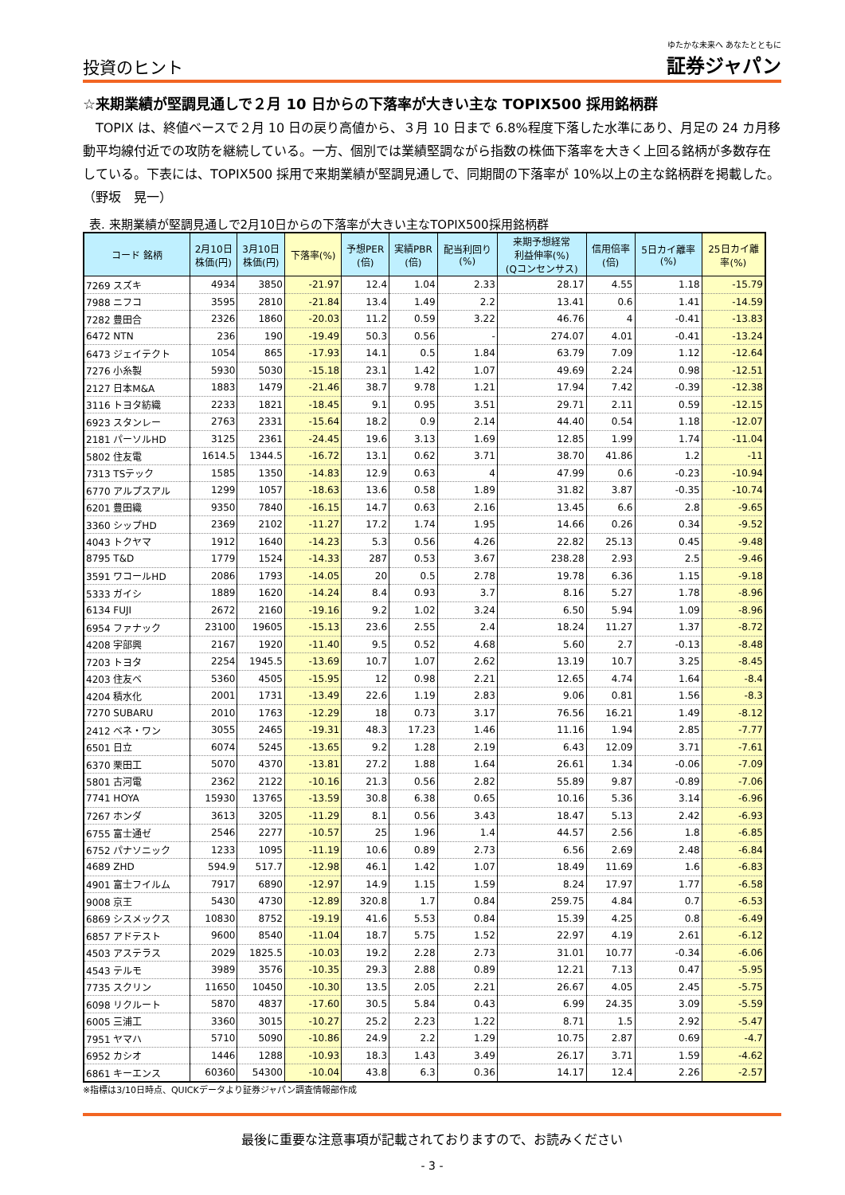投資のヒント
ゆたかな未来へ あなたとともに
証券ジャパン
☆来期業績が堅調見通しで２月 10 日からの下落率が大きい主な TOPIX500 採用銘柄群
　TOPIX は、終値ベースで２月 10 日の戻り高値から、３月 10 日まで 6.8%程度下落した水準にあり、月足の 24 カ月移動平均線付近での攻防を継続している。一方、個別では業績堅調ながら指数の株価下落率を大きく上回る銘柄が多数存在している。下表には、TOPIX500 採用で来期業績が堅調見通しで、同期間の下落率が 10%以上の主な銘柄群を掲載した。　　　　　　　　（野坂　晃一）
表. 来期業績が堅調見通しで2月10日からの下落率が大きい主なTOPIX500採用銘柄群
| コード 銘柄 | 2月10日 株価(円) | 3月10日 株価(円) | 下落率(%) | 予想PER (倍) | 実績PBR (倍) | 配当利回り (%) | 来期予想経常 利益伸率(%) (Qコンセンサス) | 信用倍率 (倍) | 5日カイ離率 (%) | 25日カイ離 率(%) |
| --- | --- | --- | --- | --- | --- | --- | --- | --- | --- | --- |
| 7269 スズキ | 4934 | 3850 | -21.97 | 12.4 | 1.04 | 2.33 | 28.17 | 4.55 | 1.18 | -15.79 |
| 7988 ニフコ | 3595 | 2810 | -21.84 | 13.4 | 1.49 | 2.2 | 13.41 | 0.6 | 1.41 | -14.59 |
| 7282 豊田合 | 2326 | 1860 | -20.03 | 11.2 | 0.59 | 3.22 | 46.76 | 4 | -0.41 | -13.83 |
| 6472 NTN | 236 | 190 | -19.49 | 50.3 | 0.56 | - | 274.07 | 4.01 | -0.41 | -13.24 |
| 6473 ジェイテクト | 1054 | 865 | -17.93 | 14.1 | 0.5 | 1.84 | 63.79 | 7.09 | 1.12 | -12.64 |
| 7276 小糸製 | 5930 | 5030 | -15.18 | 23.1 | 1.42 | 1.07 | 49.69 | 2.24 | 0.98 | -12.51 |
| 2127 日本M&A | 1883 | 1479 | -21.46 | 38.7 | 9.78 | 1.21 | 17.94 | 7.42 | -0.39 | -12.38 |
| 3116 トヨタ紡織 | 2233 | 1821 | -18.45 | 9.1 | 0.95 | 3.51 | 29.71 | 2.11 | 0.59 | -12.15 |
| 6923 スタンレー | 2763 | 2331 | -15.64 | 18.2 | 0.9 | 2.14 | 44.40 | 0.54 | 1.18 | -12.07 |
| 2181 パーソルHD | 3125 | 2361 | -24.45 | 19.6 | 3.13 | 1.69 | 12.85 | 1.99 | 1.74 | -11.04 |
| 5802 住友電 | 1614.5 | 1344.5 | -16.72 | 13.1 | 0.62 | 3.71 | 38.70 | 41.86 | 1.2 | -11 |
| 7313 TSテック | 1585 | 1350 | -14.83 | 12.9 | 0.63 | 4 | 47.99 | 0.6 | -0.23 | -10.94 |
| 6770 アルプスアル | 1299 | 1057 | -18.63 | 13.6 | 0.58 | 1.89 | 31.82 | 3.87 | -0.35 | -10.74 |
| 6201 豊田織 | 9350 | 7840 | -16.15 | 14.7 | 0.63 | 2.16 | 13.45 | 6.6 | 2.8 | -9.65 |
| 3360 シップHD | 2369 | 2102 | -11.27 | 17.2 | 1.74 | 1.95 | 14.66 | 0.26 | 0.34 | -9.52 |
| 4043 トクヤマ | 1912 | 1640 | -14.23 | 5.3 | 0.56 | 4.26 | 22.82 | 25.13 | 0.45 | -9.48 |
| 8795 T&D | 1779 | 1524 | -14.33 | 287 | 0.53 | 3.67 | 238.28 | 2.93 | 2.5 | -9.46 |
| 3591 ワコールHD | 2086 | 1793 | -14.05 | 20 | 0.5 | 2.78 | 19.78 | 6.36 | 1.15 | -9.18 |
| 5333 ガイシ | 1889 | 1620 | -14.24 | 8.4 | 0.93 | 3.7 | 8.16 | 5.27 | 1.78 | -8.96 |
| 6134 FUJI | 2672 | 2160 | -19.16 | 9.2 | 1.02 | 3.24 | 6.50 | 5.94 | 1.09 | -8.96 |
| 6954 ファナック | 23100 | 19605 | -15.13 | 23.6 | 2.55 | 2.4 | 18.24 | 11.27 | 1.37 | -8.72 |
| 4208 宇部興 | 2167 | 1920 | -11.40 | 9.5 | 0.52 | 4.68 | 5.60 | 2.7 | -0.13 | -8.48 |
| 7203 トヨタ | 2254 | 1945.5 | -13.69 | 10.7 | 1.07 | 2.62 | 13.19 | 10.7 | 3.25 | -8.45 |
| 4203 住友ベ | 5360 | 4505 | -15.95 | 12 | 0.98 | 2.21 | 12.65 | 4.74 | 1.64 | -8.4 |
| 4204 積水化 | 2001 | 1731 | -13.49 | 22.6 | 1.19 | 2.83 | 9.06 | 0.81 | 1.56 | -8.3 |
| 7270 SUBARU | 2010 | 1763 | -12.29 | 18 | 0.73 | 3.17 | 76.56 | 16.21 | 1.49 | -8.12 |
| 2412 ベネ・ワン | 3055 | 2465 | -19.31 | 48.3 | 17.23 | 1.46 | 11.16 | 1.94 | 2.85 | -7.77 |
| 6501 日立 | 6074 | 5245 | -13.65 | 9.2 | 1.28 | 2.19 | 6.43 | 12.09 | 3.71 | -7.61 |
| 6370 栗田工 | 5070 | 4370 | -13.81 | 27.2 | 1.88 | 1.64 | 26.61 | 1.34 | -0.06 | -7.09 |
| 5801 古河電 | 2362 | 2122 | -10.16 | 21.3 | 0.56 | 2.82 | 55.89 | 9.87 | -0.89 | -7.06 |
| 7741 HOYA | 15930 | 13765 | -13.59 | 30.8 | 6.38 | 0.65 | 10.16 | 5.36 | 3.14 | -6.96 |
| 7267 ホンダ | 3613 | 3205 | -11.29 | 8.1 | 0.56 | 3.43 | 18.47 | 5.13 | 2.42 | -6.93 |
| 6755 富士通ゼ | 2546 | 2277 | -10.57 | 25 | 1.96 | 1.4 | 44.57 | 2.56 | 1.8 | -6.85 |
| 6752 パナソニック | 1233 | 1095 | -11.19 | 10.6 | 0.89 | 2.73 | 6.56 | 2.69 | 2.48 | -6.84 |
| 4689 ZHD | 594.9 | 517.7 | -12.98 | 46.1 | 1.42 | 1.07 | 18.49 | 11.69 | 1.6 | -6.83 |
| 4901 富士フイルム | 7917 | 6890 | -12.97 | 14.9 | 1.15 | 1.59 | 8.24 | 17.97 | 1.77 | -6.58 |
| 9008 京王 | 5430 | 4730 | -12.89 | 320.8 | 1.7 | 0.84 | 259.75 | 4.84 | 0.7 | -6.53 |
| 6869 シスメックス | 10830 | 8752 | -19.19 | 41.6 | 5.53 | 0.84 | 15.39 | 4.25 | 0.8 | -6.49 |
| 6857 アドテスト | 9600 | 8540 | -11.04 | 18.7 | 5.75 | 1.52 | 22.97 | 4.19 | 2.61 | -6.12 |
| 4503 アステラス | 2029 | 1825.5 | -10.03 | 19.2 | 2.28 | 2.73 | 31.01 | 10.77 | -0.34 | -6.06 |
| 4543 テルモ | 3989 | 3576 | -10.35 | 29.3 | 2.88 | 0.89 | 12.21 | 7.13 | 0.47 | -5.95 |
| 7735 スクリン | 11650 | 10450 | -10.30 | 13.5 | 2.05 | 2.21 | 26.67 | 4.05 | 2.45 | -5.75 |
| 6098 リクルート | 5870 | 4837 | -17.60 | 30.5 | 5.84 | 0.43 | 6.99 | 24.35 | 3.09 | -5.59 |
| 6005 三浦工 | 3360 | 3015 | -10.27 | 25.2 | 2.23 | 1.22 | 8.71 | 1.5 | 2.92 | -5.47 |
| 7951 ヤマハ | 5710 | 5090 | -10.86 | 24.9 | 2.2 | 1.29 | 10.75 | 2.87 | 0.69 | -4.7 |
| 6952 カシオ | 1446 | 1288 | -10.93 | 18.3 | 1.43 | 3.49 | 26.17 | 3.71 | 1.59 | -4.62 |
| 6861 キーエンス | 60360 | 54300 | -10.04 | 43.8 | 6.3 | 0.36 | 14.17 | 12.4 | 2.26 | -2.57 |
※指標は3/10日時点、QUICKデータより証券ジャパン調査情報部作成
最後に重要な注意事項が記載されておりますので、お読みください
- 3 -